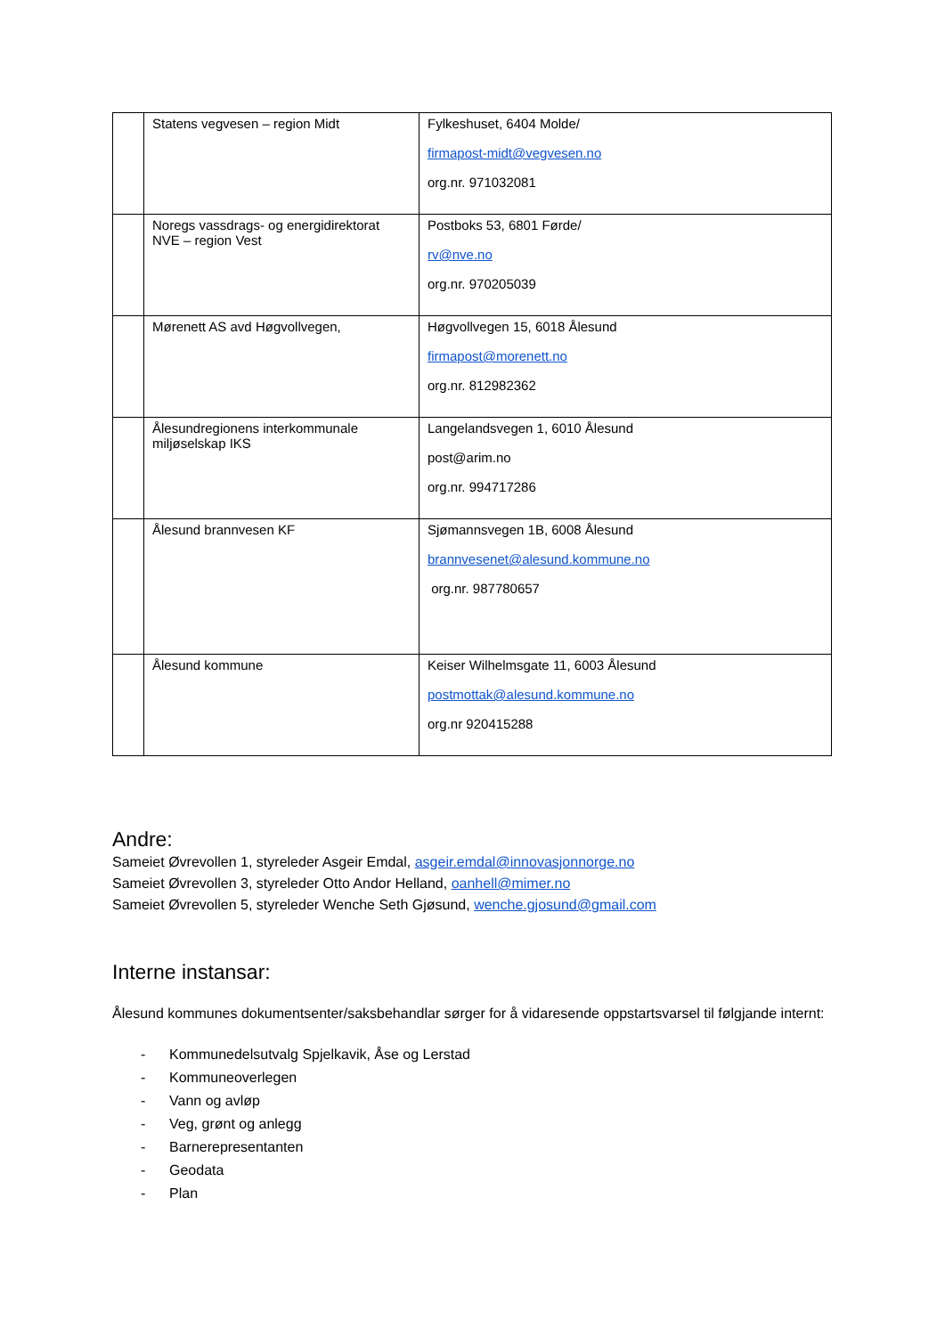| | Statens vegvesen – region Midt | Fylkeshuset, 6404 Molde/ firmapost-midt@vegvesen.no org.nr. 971032081 |
| | Noregs vassdrags- og energidirektorat NVE – region Vest | Postboks 53, 6801 Førde/ rv@nve.no org.nr. 970205039 |
| | Mørenett AS avd Høgvollvegen, | Høgvollvegen 15, 6018 Ålesund firmapost@morenett.no org.nr. 812982362 |
| | Ålesundregionens interkommunale miljøselskap IKS | Langelandsvegen 1, 6010 Ålesund post@arim.no org.nr. 994717286 |
| | Ålesund brannvesen KF | Sjømannsvegen 1B, 6008 Ålesund brannvesenet@alesund.kommune.no org.nr. 987780657 |
| | Ålesund kommune | Keiser Wilhelmsgate 11, 6003 Ålesund postmottak@alesund.kommune.no org.nr 920415288 |
Andre:
Sameiet Øvrevollen 1, styreleder Asgeir Emdal, asgeir.emdal@innovasjonnorge.no
Sameiet Øvrevollen 3, styreleder Otto Andor Helland, oanhell@mimer.no
Sameiet Øvrevollen 5, styreleder Wenche Seth Gjøsund, wenche.gjosund@gmail.com
Interne instansar:
Ålesund kommunes dokumentsenter/saksbehandlar sørger for å vidaresende oppstartsvarsel til følgjande internt:
- Kommunedelsutvalg Spjelkavik, Åse og Lerstad
- Kommuneoverlegen
- Vann og avløp
- Veg, grønt og anlegg
- Barnerepresentanten
- Geodata
- Plan